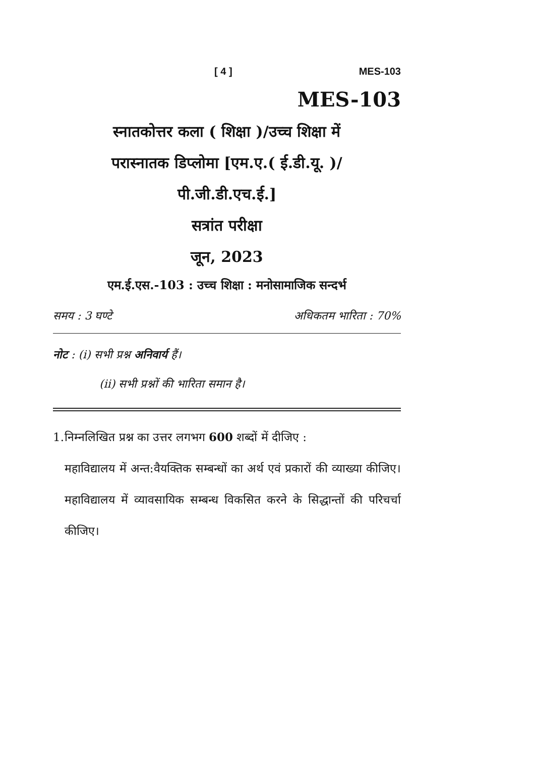[ 4 ] MES-103
MES-103
स्नातकोत्तर कला ( शिक्षा )/उच्च शिक्षा में
परास्नातक डिप्लोमा [एम.ए.( ई.डी.यू. )/
पी.जी.डी.एच.ई.]
सत्रांत परीक्षा
जून, 2023
एम.ई.एस.-103 : उच्च शिक्षा : मनोसामाजिक सन्दर्भ
समय : 3 घण्टे अधिकतम भारिता : 70%
नोट : (i) सभी प्रश्न अनिवार्य हैं।
(ii) सभी प्रश्नों की भारिता समान है।
1. निम्नलिखित प्रश्न का उत्तर लगभग 600 शब्दों में दीजिए :
महाविद्यालय में अन्त:वैयक्तिक सम्बन्धों का अर्थ एवं प्रकारों की व्याख्या कीजिए। महाविद्यालय में व्यावसायिक सम्बन्ध विकसित करने के सिद्धान्तों की परिचर्चा कीजिए।